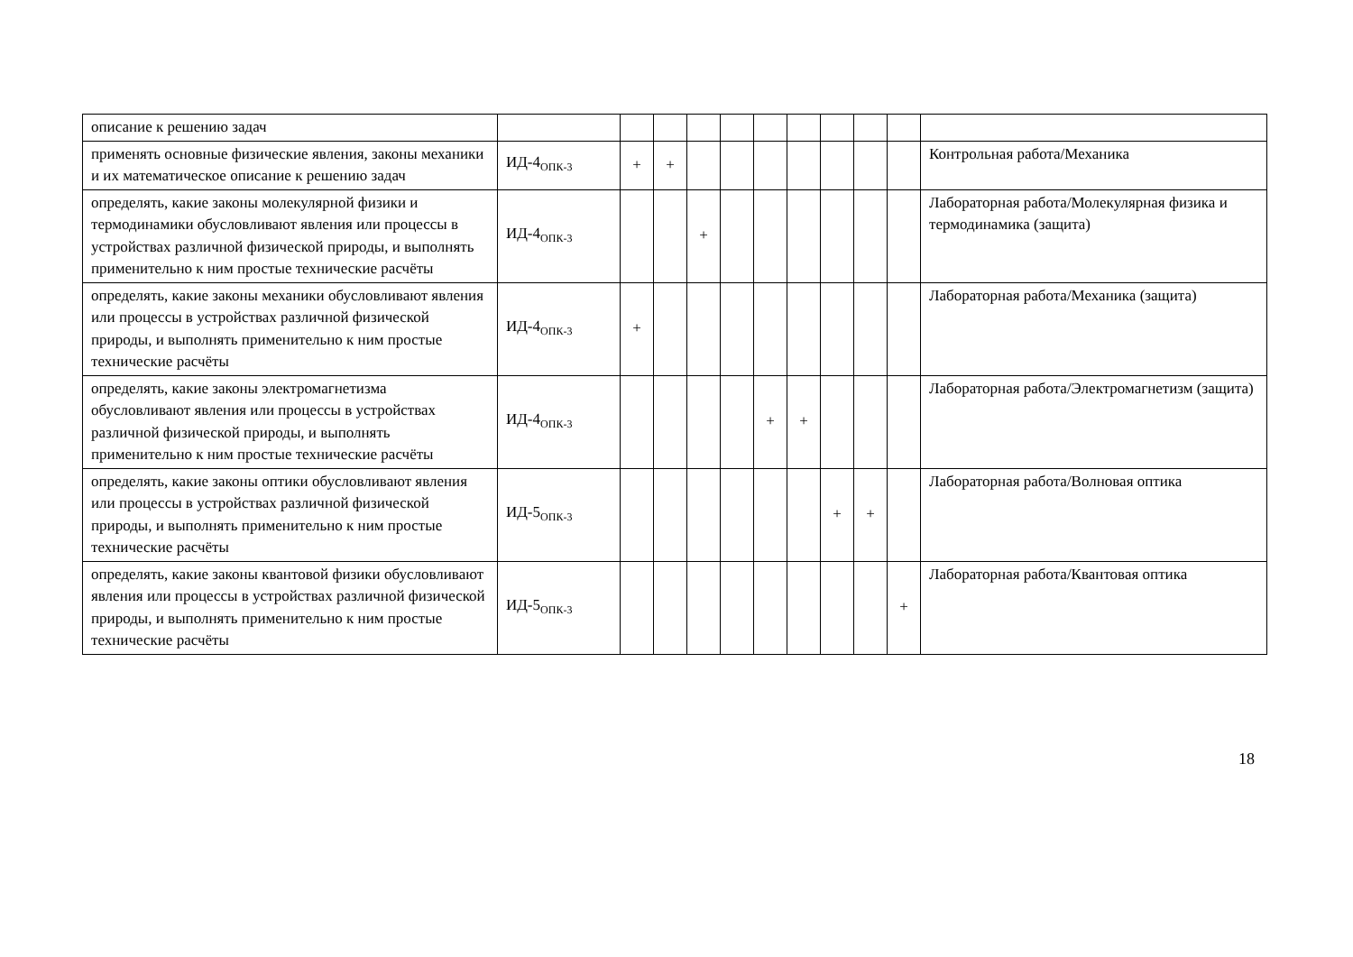| описание к решению задач | | | | | | | | | | | |
| применять основные физические явления, законы механики и их математическое описание к решению задач | ИД-4<sub>ОПК-3</sub> | + | + | | | | | | | | Контрольная работа/Механика |
| определять, какие законы молекулярной физики и термодинамики обусловливают явления или процессы в устройствах различной физической природы, и выполнять применительно к ним простые технические расчёты | ИД-4<sub>ОПК-3</sub> | | | + | | | | | | | Лабораторная работа/Молекулярная физика и термодинамика (защита) |
| определять, какие законы механики обусловливают явления или процессы в устройствах различной физической природы, и выполнять применительно к ним простые технические расчёты | ИД-4<sub>ОПК-3</sub> | + | | | | | | | | | Лабораторная работа/Механика (защита) |
| определять, какие законы электромагнетизма обусловливают явления или процессы в устройствах различной физической природы, и выполнять применительно к ним простые технические расчёты | ИД-4<sub>ОПК-3</sub> | | | | | + | + | | | | Лабораторная работа/Электромагнетизм (защита) |
| определять, какие законы оптики обусловливают явления или процессы в устройствах различной физической природы, и выполнять применительно к ним простые технические расчёты | ИД-5<sub>ОПК-3</sub> | | | | | | | + | + | | Лабораторная работа/Волновая оптика |
| определять, какие законы квантовой физики обусловливают явления или процессы в устройствах различной физической природы, и выполнять применительно к ним простые технические расчёты | ИД-5<sub>ОПК-3</sub> | | | | | | | | | + | Лабораторная работа/Квантовая оптика |
18